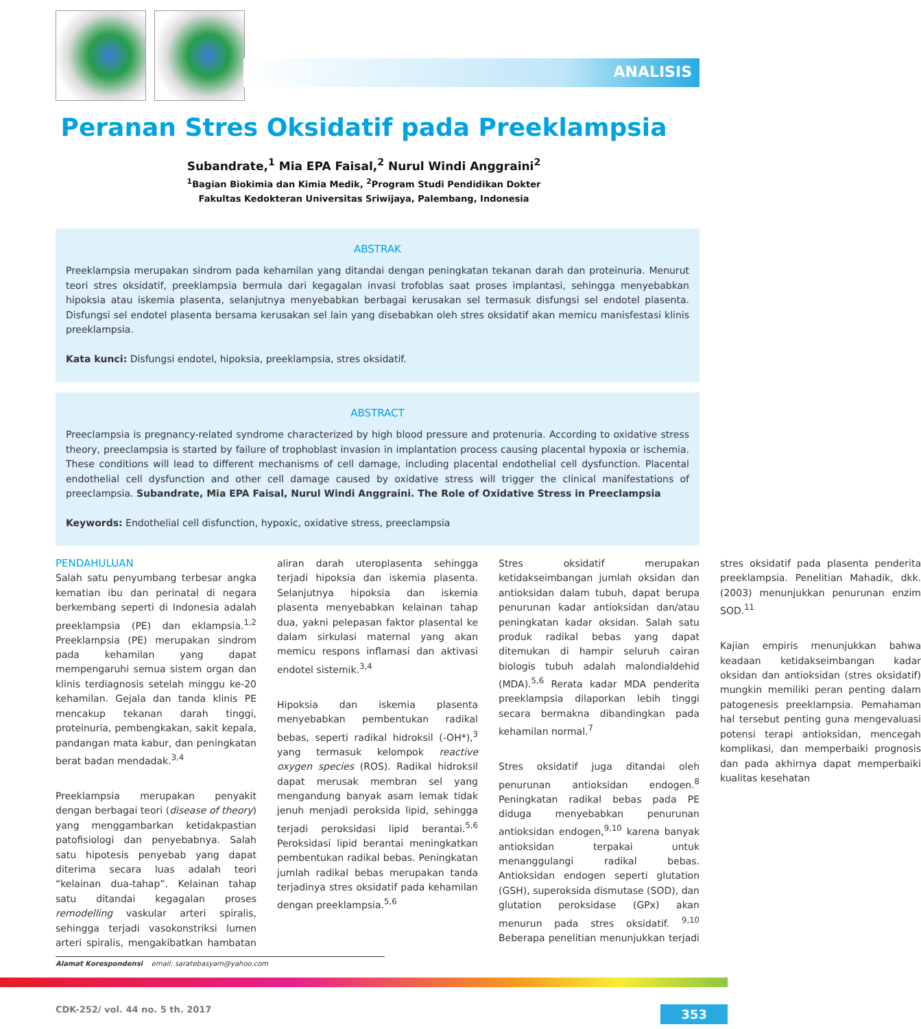ANALISIS
Peranan Stres Oksidatif pada Preeklampsia
Subandrate,<sup>1</sup> Mia EPA Faisal,<sup>2</sup> Nurul Windi Anggraini<sup>2</sup>
<sup>1</sup> Bagian Biokimia dan Kimia Medik, <sup>2</sup>Program Studi Pendidikan Dokter
Fakultas Kedokteran Universitas Sriwijaya, Palembang, Indonesia
ABSTRAK
Preeklampsia merupakan sindrom pada kehamilan yang ditandai dengan peningkatan tekanan darah dan proteinuria. Menurut teori stres oksidatif, preeklampsia bermula dari kegagalan invasi trofoblas saat proses implantasi, sehingga menyebabkan hipoksia atau iskemia plasenta, selanjutnya menyebabkan berbagai kerusakan sel termasuk disfungsi sel endotel plasenta. Disfungsi sel endotel plasenta bersama kerusakan sel lain yang disebabkan oleh stres oksidatif akan memicu manisfestasi klinis preeklampsia.
Kata kunci: Disfungsi endotel, hipoksia, preeklampsia, stres oksidatif.
ABSTRACT
Preeclampsia is pregnancy-related syndrome characterized by high blood pressure and protenuria. According to oxidative stress theory, preeclampsia is started by failure of trophoblast invasion in implantation process causing placental hypoxia or ischemia. These conditions will lead to different mechanisms of cell damage, including placental endothelial cell dysfunction. Placental endothelial cell dysfunction and other cell damage caused by oxidative stress will trigger the clinical manifestations of preeclampsia. Subandrate, Mia EPA Faisal, Nurul Windi Anggraini. The Role of Oxidative Stress in Preeclampsia
Keywords: Endothelial cell disfunction, hypoxic, oxidative stress, preeclampsia
PENDAHULUAN
Salah satu penyumbang terbesar angka kematian ibu dan perinatal di negara berkembang seperti di Indonesia adalah preeklampsia (PE) dan eklampsia.<sup>1,2</sup> Preeklampsia (PE) merupakan sindrom pada kehamilan yang dapat mempengaruhi semua sistem organ dan klinis terdiagnosis setelah minggu ke-20 kehamilan. Gejala dan tanda klinis PE mencakup tekanan darah tinggi, proteinuria, pembengkakan, sakit kepala, pandangan mata kabur, dan peningkatan berat badan mendadak.<sup>3,4</sup>
Preeklampsia merupakan penyakit dengan berbagai teori (disease of theory) yang menggambarkan ketidakpastian patofisiologi dan penyebabnya. Salah satu hipotesis penyebab yang dapat diterima secara luas adalah teori “kelainan dua-tahap”. Kelainan tahap satu ditandai kegagalan proses remodelling vaskular arteri spiralis, sehingga terjadi vasokonstriksi lumen arteri spiralis, mengakibatkan hambatan aliran darah uteroplasenta sehingga terjadi hipoksia dan iskemia plasenta. Selanjutnya hipoksia dan iskemia plasenta menyebabkan kelainan tahap dua, yakni pelepasan faktor plasental ke dalam sirkulasi maternal yang akan memicu respons inflamasi dan aktivasi endotel sistemik.<sup>3,4</sup>
Hipoksia dan iskemia plasenta menyebabkan pembentukan radikal bebas, seperti radikal hidroksil (-OH*),<sup>3</sup> yang termasuk kelompok reactive oxygen species (ROS). Radikal hidroksil dapat merusak membran sel yang mengandung banyak asam lemak tidak jenuh menjadi peroksida lipid, sehingga terjadi peroksidasi lipid berantai.<sup>5,6</sup> Peroksidasi lipid berantai meningkatkan pembentukan radikal bebas. Peningkatan jumlah radikal bebas merupakan tanda terjadinya stres oksidatif pada kehamilan dengan preeklampsia.<sup>5,6</sup>
Stres oksidatif merupakan ketidakseimbangan jumlah oksidan dan antioksidan dalam tubuh, dapat berupa penurunan kadar antioksidan dan/atau peningkatan kadar oksidan. Salah satu produk radikal bebas yang dapat ditemukan di hampir seluruh cairan biologis tubuh adalah malondialdehid (MDA).<sup>5,6</sup> Rerata kadar MDA penderita preeklampsia dilaporkan lebih tinggi secara bermakna dibandingkan pada kehamilan normal.<sup>7</sup>
Stres oksidatif juga ditandai oleh penurunan antioksidan endogen.<sup>8</sup> Peningkatan radikal bebas pada PE diduga menyebabkan penurunan antioksidan endogen,<sup>9,10</sup> karena banyak antioksidan terpakai untuk menanggulangi radikal bebas. Antioksidan endogen seperti glutation (GSH), superoksida dismutase (SOD), dan glutation peroksidase (GPx) akan menurun pada stres oksidatif. <sup>9,10</sup> Beberapa penelitian menunjukkan terjadi stres oksidatif pada plasenta penderita preeklampsia. Penelitian Mahadik, dkk. (2003) menunjukkan penurunan enzim SOD.<sup>11</sup>
Kajian empiris menunjukkan bahwa keadaan ketidakseimbangan kadar oksidan dan antioksidan (stres oksidatif) mungkin memiliki peran penting dalam patogenesis preeklampsia. Pemahaman hal tersebut penting guna mengevaluasi potensi terapi antioksidan, mencegah komplikasi, dan memperbaiki prognosis dan pada akhirnya dapat memperbaiki kualitas kesehatan
Alamat Korespondensi email: saratebasyam@yahoo.com
CDK-252/ vol. 44 no. 5 th. 2017 353